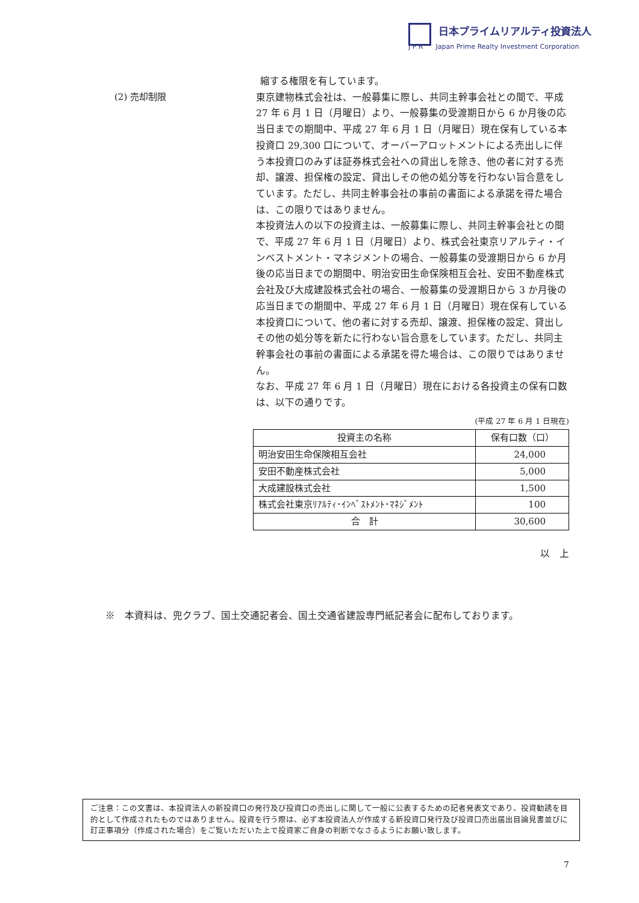日本プライムリアルティ投資法人
J P R Japan Prime Realty Investment Corporation
縮する権限を有しています。
(2) 売却制限
東京建物株式会社は、一般募集に際し、共同主幹事会社との間で、平成 27 年 6 月 1 日（月曜日）より、一般募集の受渡期日から 6 か月後の応当日までの期間中、平成 27 年 6 月 1 日（月曜日）現在保有している本投資口 29,300 口について、オーバーアロットメントによる売出しに伴う本投資口のみずほ証券株式会社への貸出しを除き、他の者に対する売却、譲渡、担保権の設定、貸出しその他の処分等を行わない旨合意をしています。ただし、共同主幹事会社の事前の書面による承諾を得た場合は、この限りではありません。
本投資法人の以下の投資主は、一般募集に際し、共同主幹事会社との間で、平成 27 年 6 月 1 日（月曜日）より、株式会社東京リアルティ・インベストメント・マネジメントの場合、一般募集の受渡期日から 6 か月後の応当日までの期間中、明治安田生命保険相互会社、安田不動産株式会社及び大成建設株式会社の場合、一般募集の受渡期日から 3 か月後の応当日までの期間中、平成 27 年 6 月 1 日（月曜日）現在保有している本投資口について、他の者に対する売却、譲渡、担保権の設定、貸出しその他の処分等を新たに行わない旨合意をしています。ただし、共同主幹事会社の事前の書面による承諾を得た場合は、この限りではありません。
なお、平成 27 年 6 月 1 日（月曜日）現在における各投資主の保有口数は、以下の通りです。
(平成 27 年 6 月 1 日現在)
| 投資主の名称 | 保有口数（口） |
| --- | --- |
| 明治安田生命保険相互会社 | 24,000 |
| 安田不動産株式会社 | 5,000 |
| 大成建設株式会社 | 1,500 |
| 株式会社東京ﾘｱﾙﾃｨ･ｲﾝﾍﾞｽﾄﾒﾝﾄ･ﾏﾈｼﾞﾒﾝﾄ | 100 |
| 合 計 | 30,600 |
以　上
※　本資料は、兜クラブ、国土交通記者会、国土交通省建設専門紙記者会に配布しております。
ご注意：この文書は、本投資法人の新投資口の発行及び投資口の売出しに関して一般に公表するための記者発表文であり、投資勧誘を目的として作成されたものではありません。投資を行う際は、必ず本投資法人が作成する新投資口発行及び投資口売出届出目論見書並びに訂正事項分（作成された場合）をご覧いただいた上で投資家ご自身の判断でなさるようにお願い致します。
7